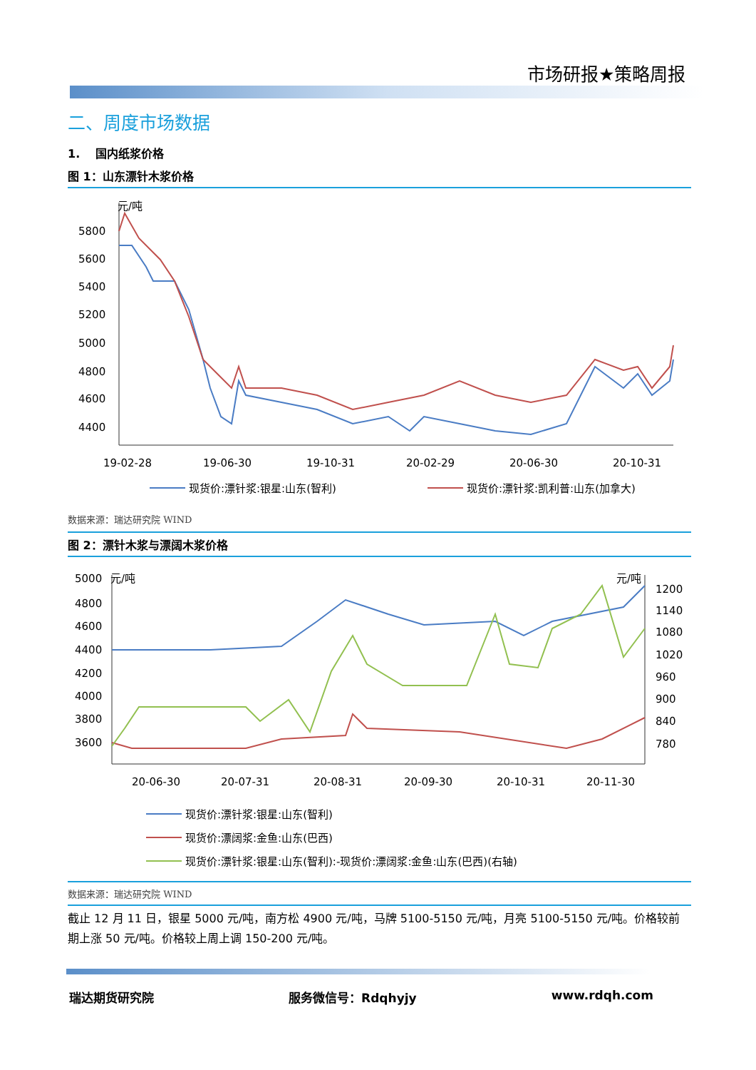市场研报★策略周报
二、周度市场数据
1. 国内纸浆价格
图 1：山东漂针木浆价格
元/吨
5800
5600
5400
5200
5000
4800
4600
4400
19-02-28
19-06-30
19-10-31
20-02-29
20-06-30
20-10-31
现货价:漂针浆:银星:山东(智利)
现货价:漂针浆:凯利普:山东(加拿大)
数据来源：瑞达研究院 WIND
图 2：漂针木浆与漂阔木浆价格
元/吨
元/吨
5000
4800
4600
4400
4200
4000
3800
3600
1200
1140
1080
1020
960
900
840
780
20-06-30
20-07-31
20-08-31
20-09-30
20-10-31
20-11-30
现货价:漂针浆:银星:山东(智利)
现货价:漂阔浆:金鱼:山东(巴西)
现货价:漂针浆:银星:山东(智利):-现货价:漂阔浆:金鱼:山东(巴西)(右轴)
数据来源：瑞达研究院 WIND
截止 12 月 11 日，银星 5000 元/吨，南方松 4900 元/吨，马牌 5100-5150 元/吨，月亮 5100-5150 元/吨。价格较前期上涨 50 元/吨。价格较上周上调 150-200 元/吨。
瑞达期货研究院 服务微信号：Rdqhyjy www.rdqh.com